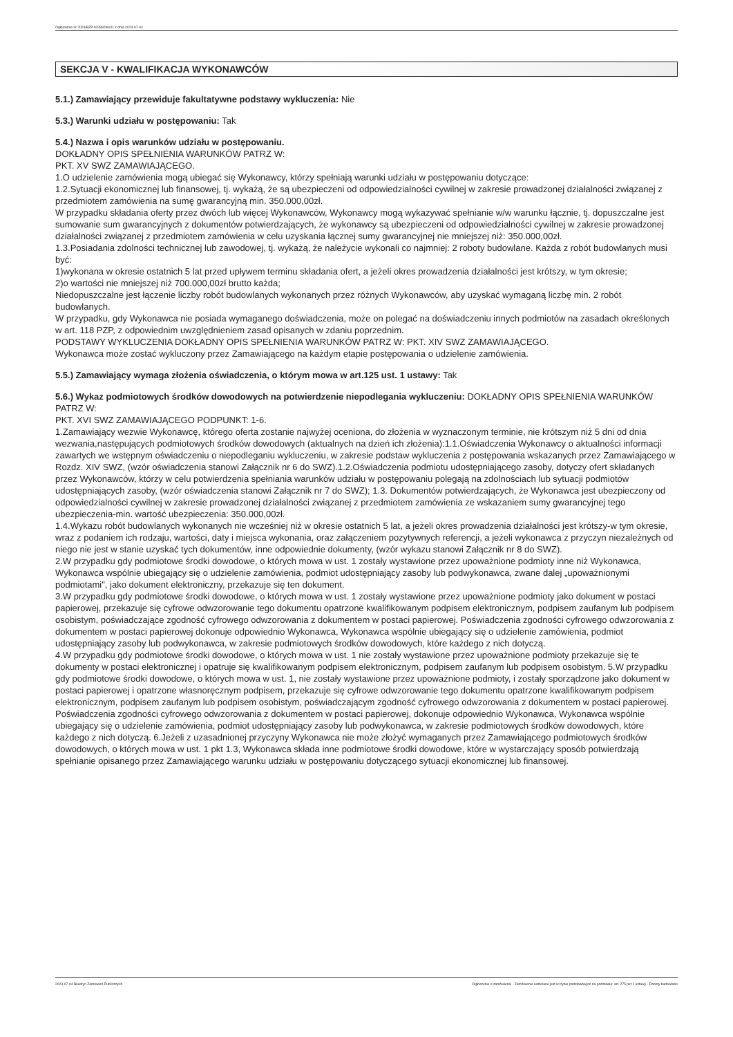Ogłoszenie nr 2023/BZP 00288290/01 z dnia 2023-07-04
SEKCJA V - KWALIFIKACJA WYKONAWCÓW
5.1.) Zamawiający przewiduje fakultatywne podstawy wykluczenia: Nie
5.3.) Warunki udziału w postępowaniu: Tak
5.4.) Nazwa i opis warunków udziału w postępowaniu.
DOKŁADNY OPIS SPEŁNIENIA WARUNKÓW PATRZ W:
PKT. XV SWZ ZAMAWIAJĄCEGO.
1.O udzielenie zamówienia mogą ubiegać się Wykonawcy, którzy spełniają warunki udziału w postępowaniu dotyczące:
1.2.Sytuacji ekonomicznej lub finansowej, tj. wykażą, że są ubezpieczeni od odpowiedzialności cywilnej w zakresie prowadzonej działalności związanej z przedmiotem zamówienia na sumę gwarancyjną min. 350.000,00zł.
W przypadku składania oferty przez dwóch lub więcej Wykonawców, Wykonawcy mogą wykazywać spełnianie w/w warunku łącznie, tj. dopuszczalne jest sumowanie sum gwarancyjnych z dokumentów potwierdzających, że wykonawcy są ubezpieczeni od odpowiedzialności cywilnej w zakresie prowadzonej działalności związanej z przedmiotem zamówienia w celu uzyskania łącznej sumy gwarancyjnej nie mniejszej niż: 350.000,00zł.
1.3.Posiadania zdolności technicznej lub zawodowej, tj. wykażą, że należycie wykonali co najmniej: 2 roboty budowlane. Każda z robót budowlanych musi być:
1)wykonana w okresie ostatnich 5 lat przed upływem terminu składania ofert, a jeżeli okres prowadzenia działalności jest krótszy, w tym okresie;
2)o wartości nie mniejszej niż 700.000,00zł brutto każda;
Niedopuszczalne jest łączenie liczby robót budowlanych wykonanych przez różnych Wykonawców, aby uzyskać wymaganą liczbę min. 2 robót budowlanych.
W przypadku, gdy Wykonawca nie posiada wymaganego doświadczenia, może on polegać na doświadczeniu innych podmiotów na zasadach określonych w art. 118 PZP, z odpowiednim uwzględnieniem zasad opisanych w zdaniu poprzednim.
PODSTAWY WYKLUCZENIA DOKŁADNY OPIS SPEŁNIENIA WARUNKÓW PATRZ W: PKT. XIV SWZ ZAMAWIAJĄCEGO.
Wykonawca może zostać wykluczony przez Zamawiającego na każdym etapie postępowania o udzielenie zamówienia.
5.5.) Zamawiający wymaga złożenia oświadczenia, o którym mowa w art.125 ust. 1 ustawy: Tak
5.6.) Wykaz podmiotowych środków dowodowych na potwierdzenie niepodlegania wykluczeniu: DOKŁADNY OPIS SPEŁNIENIA WARUNKÓW PATRZ W:
PKT. XVI SWZ ZAMAWIAJĄCEGO PODPUNKT: 1-6.
1.Zamawiający wezwie Wykonawcę, którego oferta zostanie najwyżej oceniona, do złożenia w wyznaczonym terminie, nie krótszym niż 5 dni od dnia wezwania,następujących podmiotowych środków dowodowych (aktualnych na dzień ich złożenia):1.1.Oświadczenia Wykonawcy o aktualności informacji zawartych we wstępnym oświadczeniu o niepodleganiu wykluczeniu, w zakresie podstaw wykluczenia z postępowania wskazanych przez Zamawiającego w Rozdz. XIV SWZ, (wzór oświadczenia stanowi Załącznik nr 6 do SWZ).1.2.Oświadczenia podmiotu udostępniającego zasoby, dotyczy ofert składanych przez Wykonawców, którzy w celu potwierdzenia spełniania warunków udziału w postępowaniu polegają na zdolnościach lub sytuacji podmiotów udostępniających zasoby, (wzór oświadczenia stanowi Załącznik nr 7 do SWZ); 1.3. Dokumentów potwierdzających, że Wykonawca jest ubezpieczony od odpowiedzialności cywilnej w zakresie prowadzonej działalności związanej z przedmiotem zamówienia ze wskazaniem sumy gwarancyjnej tego ubezpieczenia-min. wartość ubezpieczenia: 350.000,00zł.
1.4.Wykazu robót budowlanych wykonanych nie wcześniej niż w okresie ostatnich 5 lat, a jeżeli okres prowadzenia działalności jest krótszy-w tym okresie, wraz z podaniem ich rodzaju, wartości, daty i miejsca wykonania, oraz załączeniem pozytywnych referencji, a jeżeli wykonawca z przyczyn niezależnych od niego nie jest w stanie uzyskać tych dokumentów, inne odpowiednie dokumenty, (wzór wykazu stanowi Załącznik nr 8 do SWZ).
2.W przypadku gdy podmiotowe środki dowodowe, o których mowa w ust. 1 zostały wystawione przez upoważnione podmioty inne niż Wykonawca, Wykonawca wspólnie ubiegający się o udzielenie zamówienia, podmiot udostępniający zasoby lub podwykonawca, zwane dalej „upoważnionymi podmiotami", jako dokument elektroniczny, przekazuje się ten dokument.
3.W przypadku gdy podmiotowe środki dowodowe, o których mowa w ust. 1 zostały wystawione przez upoważnione podmioty jako dokument w postaci papierowej, przekazuje się cyfrowe odwzorowanie tego dokumentu opatrzone kwalifikowanym podpisem elektronicznym, podpisem zaufanym lub podpisem osobistym, poświadczające zgodność cyfrowego odwzorowania z dokumentem w postaci papierowej. Poświadczenia zgodności cyfrowego odwzorowania z dokumentem w postaci papierowej dokonuje odpowiednio Wykonawca, Wykonawca wspólnie ubiegający się o udzielenie zamówienia, podmiot udostępniający zasoby lub podwykonawca, w zakresie podmiotowych środków dowodowych, które każdego z nich dotyczą.
4.W przypadku gdy podmiotowe środki dowodowe, o których mowa w ust. 1 nie zostały wystawione przez upoważnione podmioty przekazuje się te dokumenty w postaci elektronicznej i opatruje się kwalifikowanym podpisem elektronicznym, podpisem zaufanym lub podpisem osobistym. 5.W przypadku gdy podmiotowe środki dowodowe, o których mowa w ust. 1, nie zostały wystawione przez upoważnione podmioty, i zostały sporządzone jako dokument w postaci papierowej i opatrzone własnoręcznym podpisem, przekazuje się cyfrowe odwzorowanie tego dokumentu opatrzone kwalifikowanym podpisem elektronicznym, podpisem zaufanym lub podpisem osobistym, poświadczającym zgodność cyfrowego odwzorowania z dokumentem w postaci papierowej. Poświadczenia zgodności cyfrowego odwzorowania z dokumentem w postaci papierowej, dokonuje odpowiednio Wykonawca, Wykonawca wspólnie ubiegający się o udzielenie zamówienia, podmiot udostępniający zasoby lub podwykonawca, w zakresie podmiotowych środków dowodowych, które każdego z nich dotyczą. 6.Jeżeli z uzasadnionej przyczyny Wykonawca nie może złożyć wymaganych przez Zamawiającego podmiotowych środków dowodowych, o których mowa w ust. 1 pkt 1.3, Wykonawca składa inne podmiotowe środki dowodowe, które w wystarczający sposób potwierdzają spełnianie opisanego przez Zamawiającego warunku udziału w postępowaniu dotyczącego sytuacji ekonomicznej lub finansowej.
2023-07-04 Biuletyn Zamówień Publicznych Ogłoszenie o zamówieniu - Zamówienie udzielane jest w trybie podstawowym na podstawie: art. 275 pkt 1 ustawy - Roboty budowlane